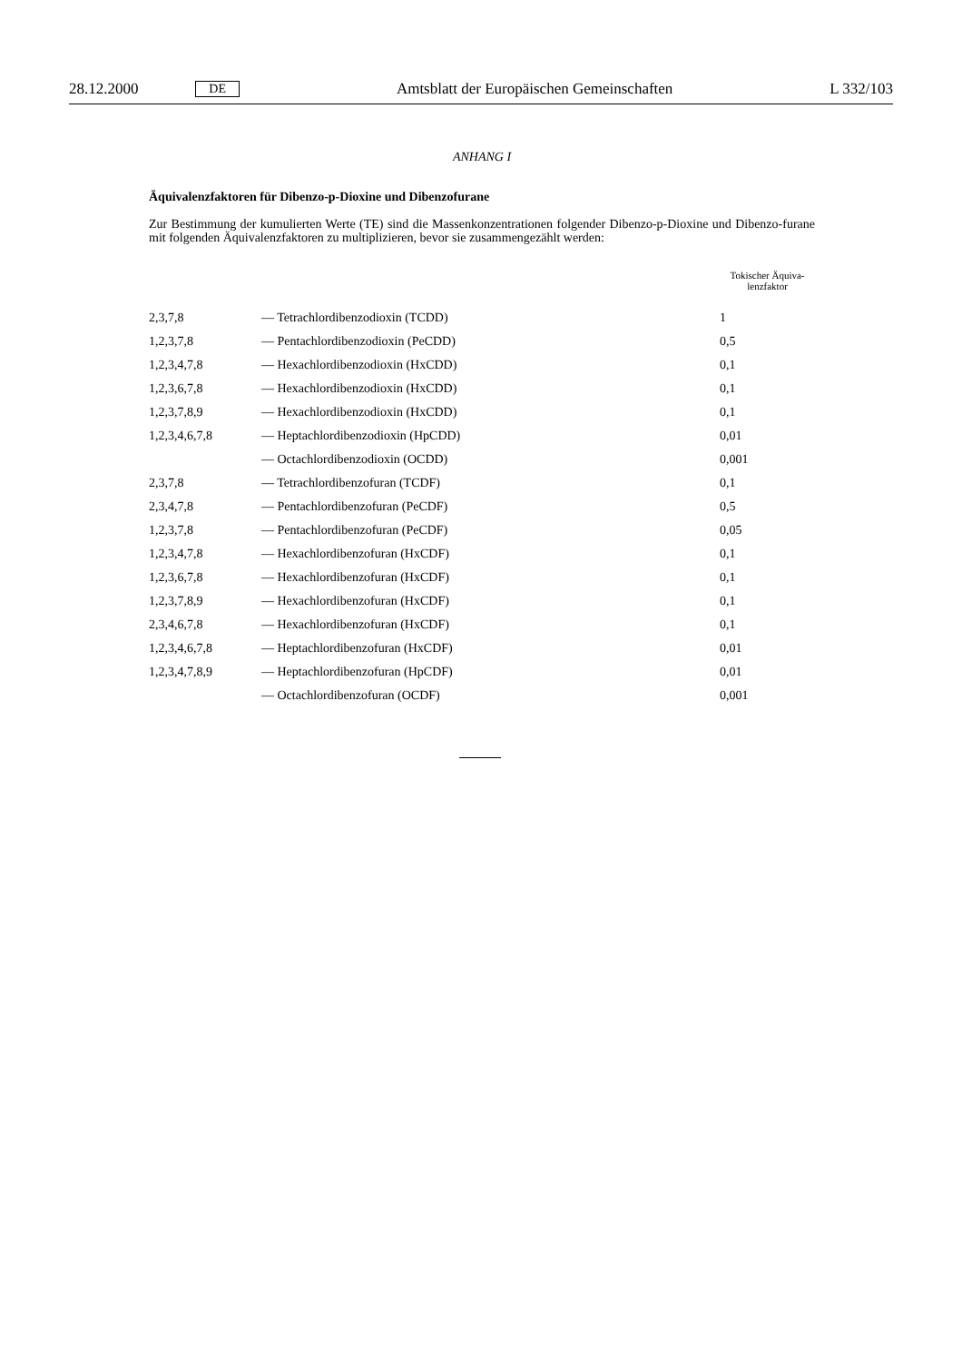28.12.2000 DE Amtsblatt der Europäischen Gemeinschaften L 332/103
ANHANG I
Äquivalenzfaktoren für Dibenzo-p-Dioxine und Dibenzofurane
Zur Bestimmung der kumulierten Werte (TE) sind die Massenkonzentrationen folgender Dibenzo-p-Dioxine und Dibenzo-furane mit folgenden Äquivalenzfaktoren zu multiplizieren, bevor sie zusammengezählt werden:
| | | Tokischer Äquiva- lenzfaktor |
| --- | --- | --- |
| 2,3,7,8 | — Tetrachlordibenzodioxin (TCDD) | 1 |
| 1,2,3,7,8 | — Pentachlordibenzodioxin (PeCDD) | 0,5 |
| 1,2,3,4,7,8 | — Hexachlordibenzodioxin (HxCDD) | 0,1 |
| 1,2,3,6,7,8 | — Hexachlordibenzodioxin (HxCDD) | 0,1 |
| 1,2,3,7,8,9 | — Hexachlordibenzodioxin (HxCDD) | 0,1 |
| 1,2,3,4,6,7,8 | — Heptachlordibenzodioxin (HpCDD) | 0,01 |
| | — Octachlordibenzodioxin (OCDD) | 0,001 |
| 2,3,7,8 | — Tetrachlordibenzofuran (TCDF) | 0,1 |
| 2,3,4,7,8 | — Pentachlordibenzofuran (PeCDF) | 0,5 |
| 1,2,3,7,8 | — Pentachlordibenzofuran (PeCDF) | 0,05 |
| 1,2,3,4,7,8 | — Hexachlordibenzofuran (HxCDF) | 0,1 |
| 1,2,3,6,7,8 | — Hexachlordibenzofuran (HxCDF) | 0,1 |
| 1,2,3,7,8,9 | — Hexachlordibenzofuran (HxCDF) | 0,1 |
| 2,3,4,6,7,8 | — Hexachlordibenzofuran (HxCDF) | 0,1 |
| 1,2,3,4,6,7,8 | — Heptachlordibenzofuran (HxCDF) | 0,01 |
| 1,2,3,4,7,8,9 | — Heptachlordibenzofuran (HpCDF) | 0,01 |
| | — Octachlordibenzofuran (OCDF) | 0,001 |